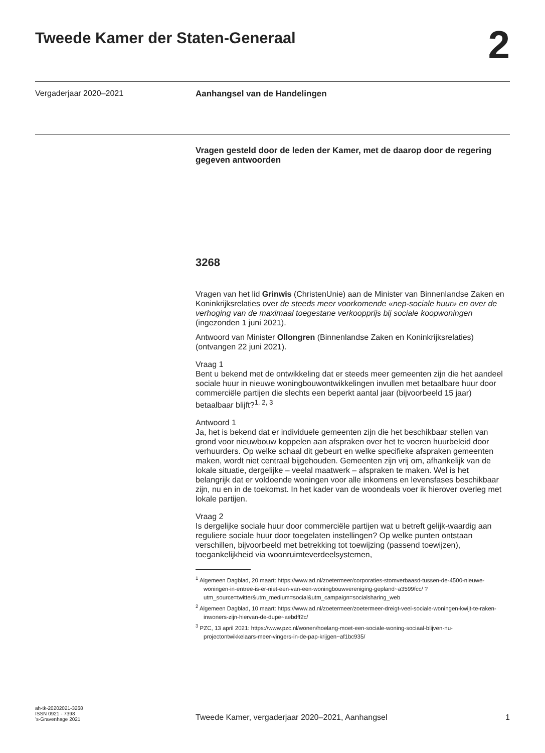Tweede Kamer der Staten-Generaal
2
Vergaderjaar 2020–2021
Aanhangsel van de Handelingen
Vragen gesteld door de leden der Kamer, met de daarop door de regering gegeven antwoorden
3268
Vragen van het lid Grinwis (ChristenUnie) aan de Minister van Binnenlandse Zaken en Koninkrijksrelaties over de steeds meer voorkomende «nep-sociale huur» en over de verhoging van de maximaal toegestane verkoopprijs bij sociale koopwoningen (ingezonden 1 juni 2021).
Antwoord van Minister Ollongren (Binnenlandse Zaken en Koninkrijksrelaties) (ontvangen 22 juni 2021).
Vraag 1
Bent u bekend met de ontwikkeling dat er steeds meer gemeenten zijn die het aandeel sociale huur in nieuwe woningbouwontwikkelingen invullen met betaalbare huur door commerciële partijen die slechts een beperkt aantal jaar (bijvoorbeeld 15 jaar) betaalbaar blijft?<sup>1, 2, 3</sup>
Antwoord 1
Ja, het is bekend dat er individuele gemeenten zijn die het beschikbaar stellen van grond voor nieuwbouw koppelen aan afspraken over het te voeren huurbeleid door verhuurders. Op welke schaal dit gebeurt en welke specifieke afspraken gemeenten maken, wordt niet centraal bijgehouden. Gemeenten zijn vrij om, afhankelijk van de lokale situatie, dergelijke – veelal maatwerk – afspraken te maken. Wel is het belangrijk dat er voldoende woningen voor alle inkomens en levensfases beschikbaar zijn, nu en in de toekomst. In het kader van de woondeals voer ik hierover overleg met lokale partijen.
Vraag 2
Is dergelijke sociale huur door commerciële partijen wat u betreft gelijk-waardig aan reguliere sociale huur door toegelaten instellingen? Op welke punten ontstaan verschillen, bijvoorbeeld met betrekking tot toewijzing (passend toewijzen), toegankelijkheid via woonruimteverdeelsystemen,
<sup>1</sup> Algemeen Dagblad, 20 maart: https://www.ad.nl/zoetermeer/corporaties-stomverbaasd-tussen-de-4500-nieuwe-woningen-in-entree-is-er-niet-een-van-een-woningbouwvereniging-gepland~a3599fcc/ ?utm_source=twitter&utm_medium=social&utm_campaign=socialsharing_web
<sup>2</sup> Algemeen Dagblad, 10 maart: https://www.ad.nl/zoetermeer/zoetermeer-dreigt-veel-sociale-woningen-kwijt-te-raken-inwoners-zijn-hiervan-de-dupe~aebdff2c/
<sup>3</sup> PZC, 13 april 2021: https://www.pzc.nl/wonen/hoelang-moet-een-sociale-woning-sociaal-blijven-nu-projectontwikkelaars-meer-vingers-in-de-pap-krijgen~af1bc935/
ah-tk-20202021-3268
ISSN 0921 - 7398
’s-Gravenhage 2021
Tweede Kamer, vergaderjaar 2020–2021, Aanhangsel
1